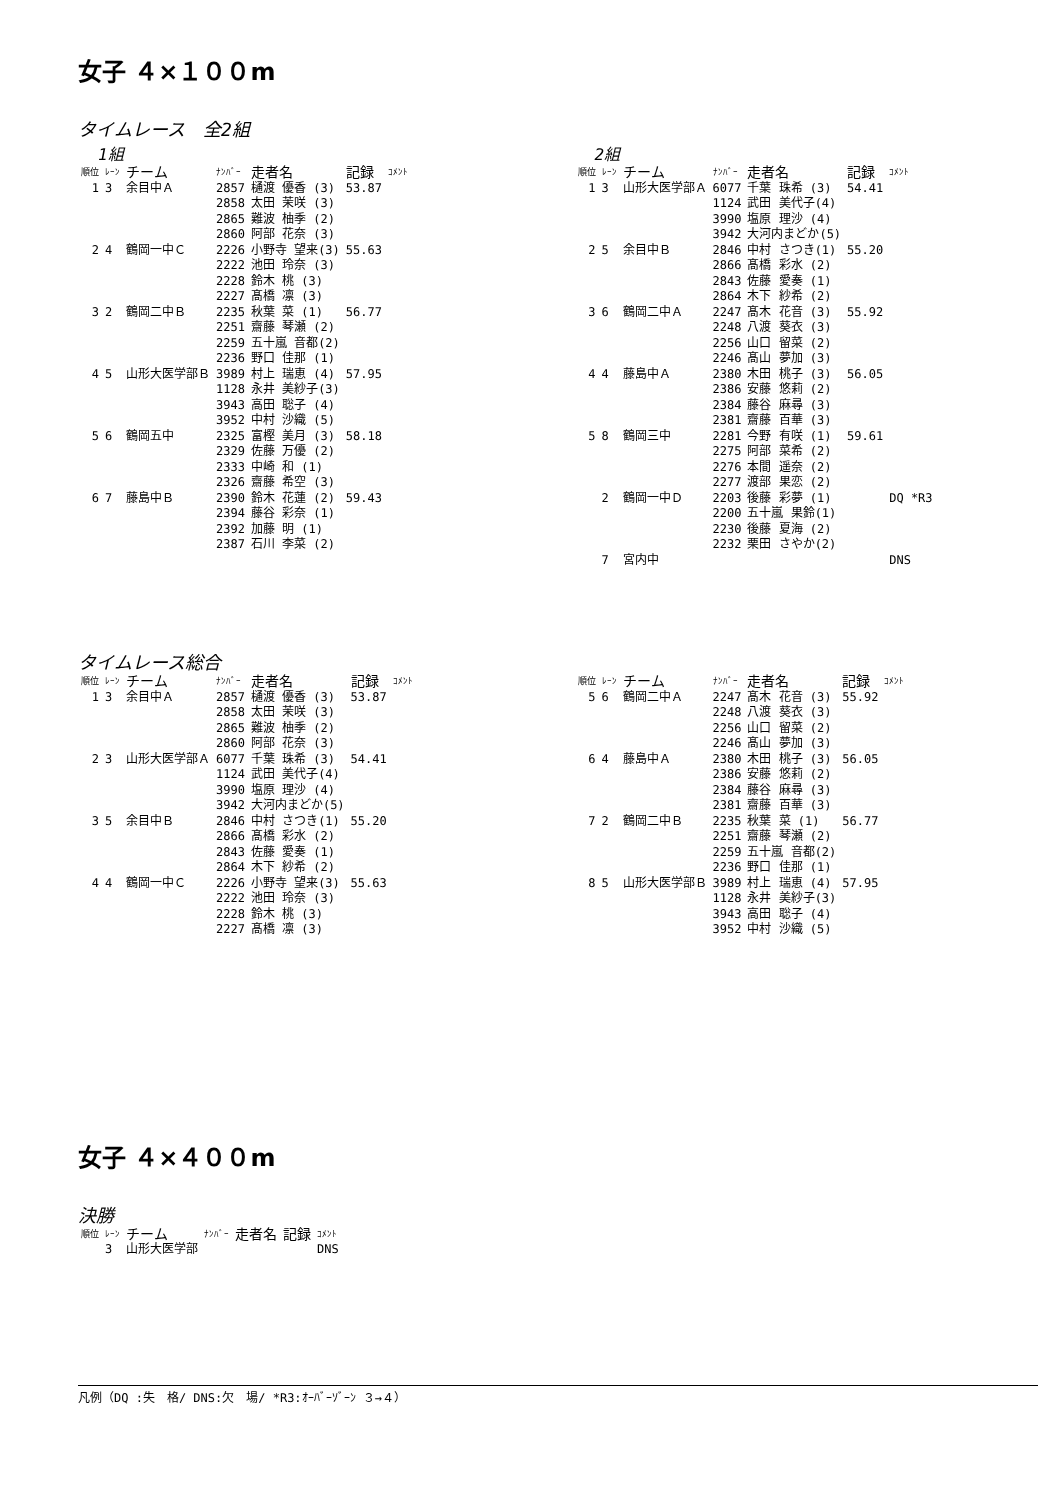女子 ４×１００m
タイムレース　全2組
1組
| 順位 | ﾚｰﾝ | チーム | ﾅﾝﾊﾞｰ | 走者名 | 記録 | ｺﾒﾝﾄ |
| --- | --- | --- | --- | --- | --- | --- |
| 1 | 3 | 余目中Ａ | 2857 2858 2865 2860 | 樋渡 優香 (3) 太田 茉咲 (3) 難波 柚季 (2) 阿部 花奈 (3) | 53.87 | |
| 2 | 4 | 鶴岡一中Ｃ | 2226 2222 2228 2227 | 小野寺 望来(3) 池田 玲奈 (3) 鈴木 桃 (3) 髙橋 凛 (3) | 55.63 | |
| 3 | 2 | 鶴岡二中Ｂ | 2235 2251 2259 2236 | 秋葉 菜 (1) 齋藤 琴瀬 (2) 五十嵐 音都(2) 野口 佳那 (1) | 56.77 | |
| 4 | 5 | 山形大医学部Ｂ | 3989 1128 3943 3952 | 村上 瑞恵 (4) 永井 美紗子(3) 高田 聡子 (4) 中村 沙織 (5) | 57.95 | |
| 5 | 6 | 鶴岡五中 | 2325 2329 2333 2326 | 富樫 美月 (3) 佐藤 万優 (2) 中崎 和 (1) 齋藤 希空 (3) | 58.18 | |
| 6 | 7 | 藤島中Ｂ | 2390 2394 2392 2387 | 鈴木 花蓮 (2) 藤谷 彩奈 (1) 加藤 明 (1) 石川 李菜 (2) | 59.43 | |
2組
| 順位 | ﾚｰﾝ | チーム | ﾅﾝﾊﾞｰ | 走者名 | 記録 | ｺﾒﾝﾄ |
| --- | --- | --- | --- | --- | --- | --- |
| 1 | 3 | 山形大医学部Ａ | 6077 1124 3990 3942 | 千葉 珠希 (3) 武田 美代子(4) 塩原 理沙 (4) 大河内まどか(5) | 54.41 | |
| 2 | 5 | 余目中Ｂ | 2846 2866 2843 2864 | 中村 さつき(1) 髙橋 彩水 (2) 佐藤 愛奏 (1) 木下 紗希 (2) | 55.20 | |
| 3 | 6 | 鶴岡二中Ａ | 2247 2248 2256 2246 | 髙木 花音 (3) 八渡 葵衣 (3) 山口 留菜 (2) 髙山 夢加 (3) | 55.92 | |
| 4 | 4 | 藤島中Ａ | 2380 2386 2384 2381 | 木田 桃子 (3) 安藤 悠莉 (2) 藤谷 麻尋 (3) 齋藤 百華 (3) | 56.05 | |
| 5 | 8 | 鶴岡三中 | 2281 2275 2276 2277 | 今野 有咲 (1) 阿部 菜希 (2) 本間 遥奈 (2) 渡部 果恋 (2) | 59.61 | |
| | 2 | 鶴岡一中Ｄ | 2203 2200 2230 2232 | 後藤 彩夢 (1) 五十嵐 果鈴(1) 後藤 夏海 (2) 栗田 さやか(2) | | DQ *R3 |
| | 7 | 宮内中 | | | | DNS |
タイムレース総合
| 順位 | ﾚｰﾝ | チーム | ﾅﾝﾊﾞｰ | 走者名 | 記録 | ｺﾒﾝﾄ |
| --- | --- | --- | --- | --- | --- | --- |
| 1 | 3 | 余目中Ａ | 2857 2858 2865 2860 | 樋渡 優香 (3) 太田 茉咲 (3) 難波 柚季 (2) 阿部 花奈 (3) | 53.87 | |
| 2 | 3 | 山形大医学部Ａ | 6077 1124 3990 3942 | 千葉 珠希 (3) 武田 美代子(4) 塩原 理沙 (4) 大河内まどか(5) | 54.41 | |
| 3 | 5 | 余目中Ｂ | 2846 2866 2843 2864 | 中村 さつき(1) 髙橋 彩水 (2) 佐藤 愛奏 (1) 木下 紗希 (2) | 55.20 | |
| 4 | 4 | 鶴岡一中Ｃ | 2226 2222 2228 2227 | 小野寺 望来(3) 池田 玲奈 (3) 鈴木 桃 (3) 髙橋 凛 (3) | 55.63 | |
| 順位 | ﾚｰﾝ | チーム | ﾅﾝﾊﾞｰ | 走者名 | 記録 | ｺﾒﾝﾄ |
| --- | --- | --- | --- | --- | --- | --- |
| 5 | 6 | 鶴岡二中Ａ | 2247 2248 2256 2246 | 髙木 花音 (3) 八渡 葵衣 (3) 山口 留菜 (2) 髙山 夢加 (3) | 55.92 | |
| 6 | 4 | 藤島中Ａ | 2380 2386 2384 2381 | 木田 桃子 (3) 安藤 悠莉 (2) 藤谷 麻尋 (3) 齋藤 百華 (3) | 56.05 | |
| 7 | 2 | 鶴岡二中Ｂ | 2235 2251 2259 2236 | 秋葉 菜 (1) 齋藤 琴瀬 (2) 五十嵐 音都(2) 野口 佳那 (1) | 56.77 | |
| 8 | 5 | 山形大医学部Ｂ | 3989 1128 3943 3952 | 村上 瑞恵 (4) 永井 美紗子(3) 高田 聡子 (4) 中村 沙織 (5) | 57.95 | |
女子 ４×４００m
決勝
| 順位 | ﾚｰﾝ | チーム | ﾅﾝﾊﾞｰ | 走者名 | 記録 | ｺﾒﾝﾄ |
| --- | --- | --- | --- | --- | --- | --- |
| | 3 | 山形大医学部 | | | | DNS |
凡例（DQ :失　格/ DNS:欠　場/ *R3:ｵｰﾊﾞｰｿﾞｰﾝ ３→４）